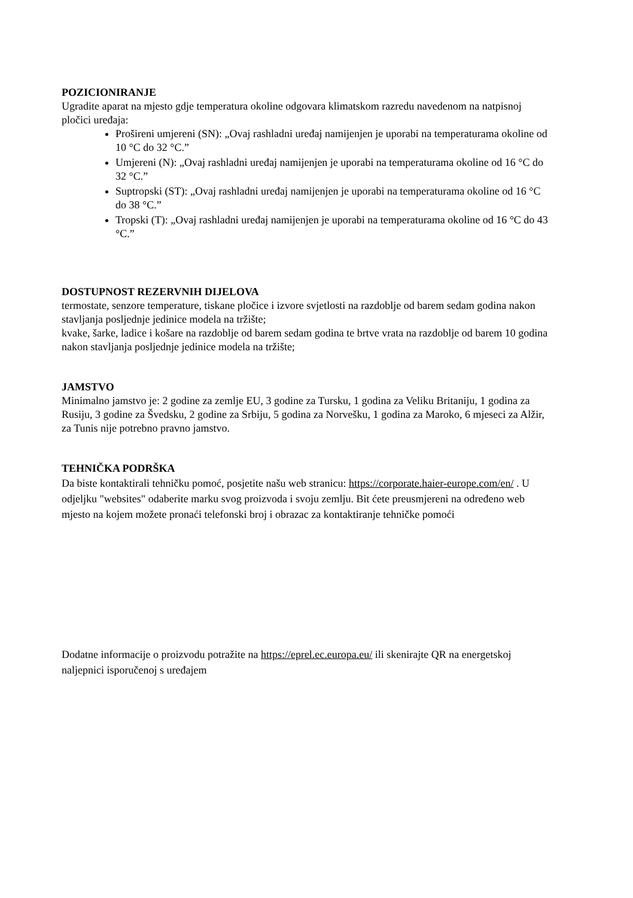POZICIONIRANJE
Ugradite aparat na mjesto gdje temperatura okoline odgovara klimatskom razredu navedenom na natpisnoj pločici uređaja:
Prošireni umjereni (SN): „Ovaj rashladni uređaj namijenjen je uporabi na temperaturama okoline od 10 °C do 32 °C.”
Umjereni (N): „Ovaj rashladni uređaj namijenjen je uporabi na temperaturama okoline od 16 °C do 32 °C.”
Suptropski (ST): „Ovaj rashladni uređaj namijenjen je uporabi na temperaturama okoline od 16 °C do 38 °C.”
Tropski (T): „Ovaj rashladni uređaj namijenjen je uporabi na temperaturama okoline od 16 °C do 43 °C.”
DOSTUPNOST REZERVNIH DIJELOVA
termostate, senzore temperature, tiskane pločice i izvore svjetlosti na razdoblje od barem sedam godina nakon stavljanja posljednje jedinice modela na tržište;
kvake, šarke, ladice i košare na razdoblje od barem sedam godina te brtve vrata na razdoblje od barem 10 godina nakon stavljanja posljednje jedinice modela na tržište;
JAMSTVO
Minimalno jamstvo je: 2 godine za zemlje EU, 3 godine za Tursku, 1 godina za Veliku Britaniju, 1 godina za Rusiju, 3 godine za Švedsku, 2 godine za Srbiju, 5 godina za Norvešku, 1 godina za Maroko, 6 mjeseci za Alžir, za Tunis nije potrebno pravno jamstvo.
TEHNIČKA PODRŠKA
Da biste kontaktirali tehničku pomoć, posjetite našu web stranicu: https://corporate.haier-europe.com/en/ . U odjeljku "websites" odaberite marku svog proizvoda i svoju zemlju. Bit ćete preusmjereni na određeno web mjesto na kojem možete pronaći telefonski broj i obrazac za kontaktiranje tehničke pomoći
Dodatne informacije o proizvodu potražite na https://eprel.ec.europa.eu/ ili skenirajte QR na energetskoj naljepnici isporučenoj s uređajem